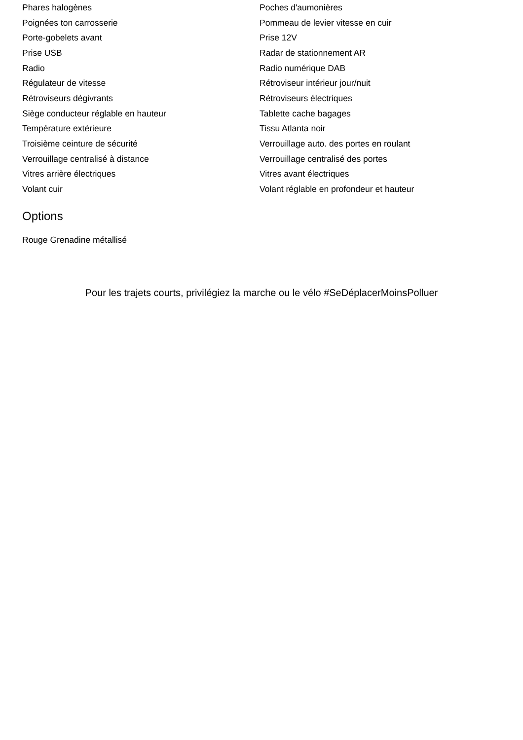| Phares halogènes | Poches d'aumonières |
| Poignées ton carrosserie | Pommeau de levier vitesse en cuir |
| Porte-gobelets avant | Prise 12V |
| Prise USB | Radar de stationnement AR |
| Radio | Radio numérique DAB |
| Régulateur de vitesse | Rétroviseur intérieur jour/nuit |
| Rétroviseurs dégivrants | Rétroviseurs électriques |
| Siège conducteur réglable en hauteur | Tablette cache bagages |
| Température extérieure | Tissu Atlanta noir |
| Troisième ceinture de sécurité | Verrouillage auto. des portes en roulant |
| Verrouillage centralisé à distance | Verrouillage centralisé des portes |
| Vitres arrière électriques | Vitres avant électriques |
| Volant cuir | Volant réglable en profondeur et hauteur |
Options
Rouge Grenadine métallisé
Pour les trajets courts, privilégiez la marche ou le vélo #SeDéplacerMoinsPolluer